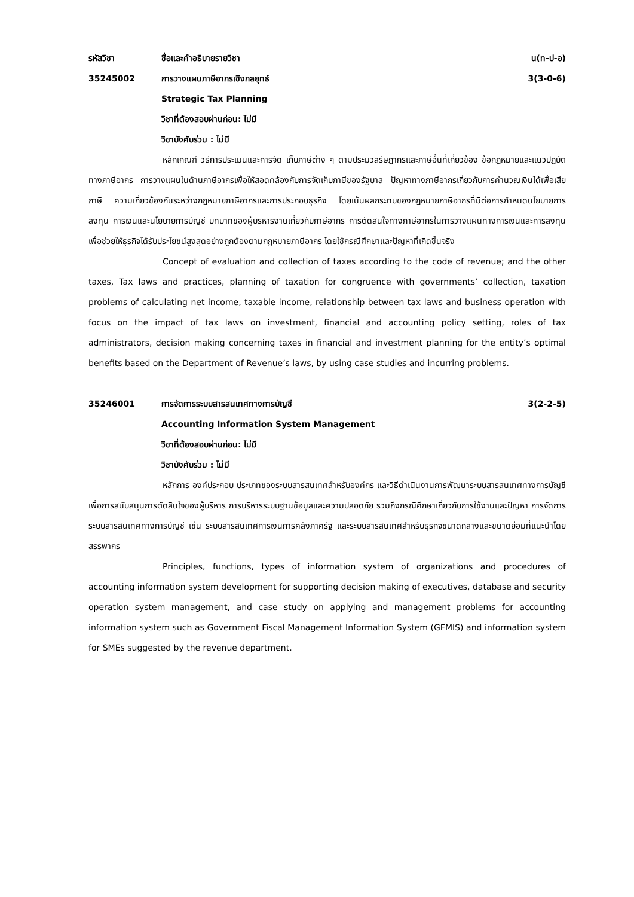รหัสวิชา ชื่อและคำอธิบายรายวิชา น(ท-ป-อ)
35245002 การวางแผนภาษีอากรเชิงกลยุทธ์ 3(3-0-6)
Strategic Tax Planning
วิชาที่ต้องสอบผ่านก่อน: ไม่มี
วิชาบังคับร่วม : ไม่มี
หลักเกณฑ์ วิธีการประเมินและการจัด เก็บภาษีต่าง ๆ ตามประมวลรัษฎากรและภาษีอื่นที่เกี่ยวข้อง ข้อกฎหมายและแนวปฏิบัติทางภาษีอากร การวางแผนในด้านภาษีอากรเพื่อให้สอดคล้องกับการจัดเก็บภาษีของรัฐบาล ปัญหาทางภาษีอากรเกี่ยวกับการคำนวณเงินได้เพื่อเสียภาษี ความเกี่ยวข้องกันระหว่างกฎหมายภาษีอากรและการประกอบธุรกิจ โดยเน้นผลกระทบของกฎหมายภาษีอากรที่มีต่อการกำหนดนโยบายการลงทุน การเงินและนโยบายการบัญชี บทบาทของผู้บริหารงานเกี่ยวกับภาษีอากร การตัดสินใจทางภาษีอากรในการวางแผนทางการเงินและการลงทุน เพื่อช่วยให้ธุรกิจได้รับประโยชน์สูงสุดอย่างถูกต้องตามกฎหมายภาษีอากร โดยใช้กรณีศึกษาและปัญหาที่เกิดขึ้นจริง
Concept of evaluation and collection of taxes according to the code of revenue; and the other taxes, Tax laws and practices, planning of taxation for congruence with governments’ collection, taxation problems of calculating net income, taxable income, relationship between tax laws and business operation with focus on the impact of tax laws on investment, financial and accounting policy setting, roles of tax administrators, decision making concerning taxes in financial and investment planning for the entity’s optimal benefits based on the Department of Revenue’s laws, by using case studies and incurring problems.
35246001 การจัดการระบบสารสนเทศทางการบัญชี
3(2-2-5)
Accounting Information System Management
วิชาที่ต้องสอบผ่านก่อน: ไม่มี
วิชาบังคับร่วม : ไม่มี
หลักการ องค์ประกอบ ประเภทของระบบสารสนเทศสำหรับองค์กร และวิธีดำเนินงานการพัฒนาระบบสารสนเทศทางการบัญชีเพื่อการสนับสนุนการตัดสินใจของผู้บริหาร การบริหารระบบฐานข้อมูลและความปลอดภัย รวมถึงกรณีศึกษาเกี่ยวกับการใช้งานและปัญหา การจัดการระบบสารสนเทศทางการบัญชี เช่น ระบบสารสนเทศการเงินการคลังภาครัฐ และระบบสารสนเทศสำหรับธุรกิจขนาดกลางและขนาดย่อมที่แนะนำโดยสรรพากร
Principles, functions, types of information system of organizations and procedures of accounting information system development for supporting decision making of executives, database and security operation system management, and case study on applying and management problems for accounting information system such as Government Fiscal Management Information System (GFMIS) and information system for SMEs suggested by the revenue department.